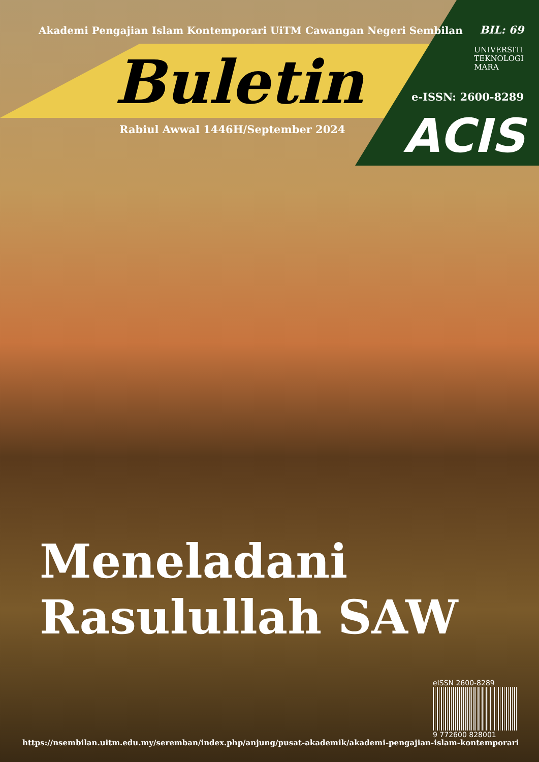Akademi Pengajian Islam Kontemporari UiTM Cawangan Negeri Sembilan
BIL: 69
UNIVERSITI
TEKNOLOGI
MARA
Buletin e-ISSN: 2600-8289
Rabiul Awwal 1446H/September 2024
ACIS
Meneladani
Rasulullah SAW
eISSN 2600-8289
9 772600 828001
https://nsembilan.uitm.edu.my/seremban/index.php/anjung/pusat-akademik/akademi-pengajian-islam-kontemporari